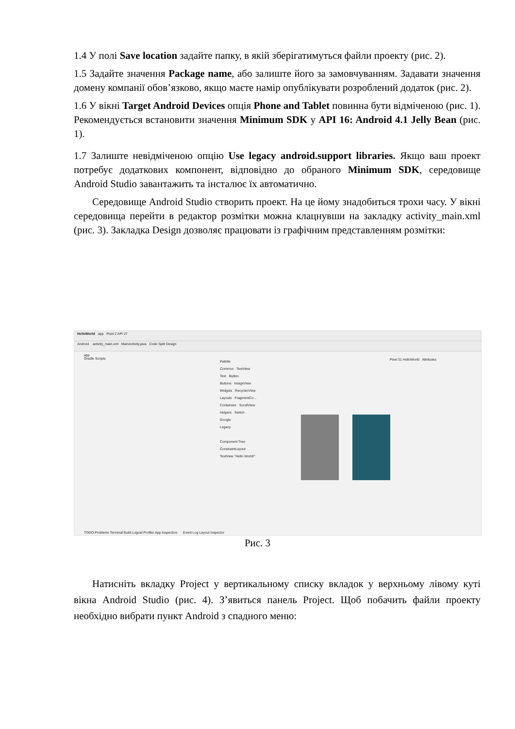1.4 У полі Save location задайте папку, в якій зберігатимуться файли проекту (рис. 2).
1.5 Задайте значення Package name, або залиште його за замовчуванням. Задавати значення домену компанії обов’язково, якщо маєте намір опублікувати розроблений додаток (рис. 2).
1.6 У вікні Target Android Devices опція Phone and Tablet повинна бути відміченою (рис. 1). Рекомендується встановити значення Minimum SDK у API 16: Android 4.1 Jelly Bean (рис. 1).
1.7 Залиште невідміченою опцію Use legacy android.support libraries. Якщо ваш проект потребує додаткових компонент, відповідно до обраного Minimum SDK, середовище Android Studio завантажить та інсталює їх автоматично.
Середовище Android Studio створить проект. На це йому знадобиться трохи часу. У вікні середовища перейти в редактор розмітки можна клацнувши на закладку activity_main.xml (рис. 3). Закладка Design дозволяє працювати із графічним представленням розмітки:
HelloWorld app Pixel 2 API 27
Android activity_main.xml MainActivity.java Code Split Design
app
Gradle Scripts
Palette
Common TextView
Text Button
Buttons ImageView
Widgets RecyclerView
Layouts FragmentCo...
Containers ScrollView
Helpers Switch
Google
Legacy
Component Tree
ConstraintLayout
TextView "Hello World!"
Pixel 31 HelloWorld Attributes
TODO Problems Terminal Build Logcat Profiler App Inspection Event Log Layout Inspector
Рис. 3
Натисніть вкладку Project у вертикальному списку вкладок у верхньому лівому куті вікна Android Studio (рис. 4). З’явиться панель Project. Щоб побачить файли проекту необхідно вибрати пункт Android з спадного меню: